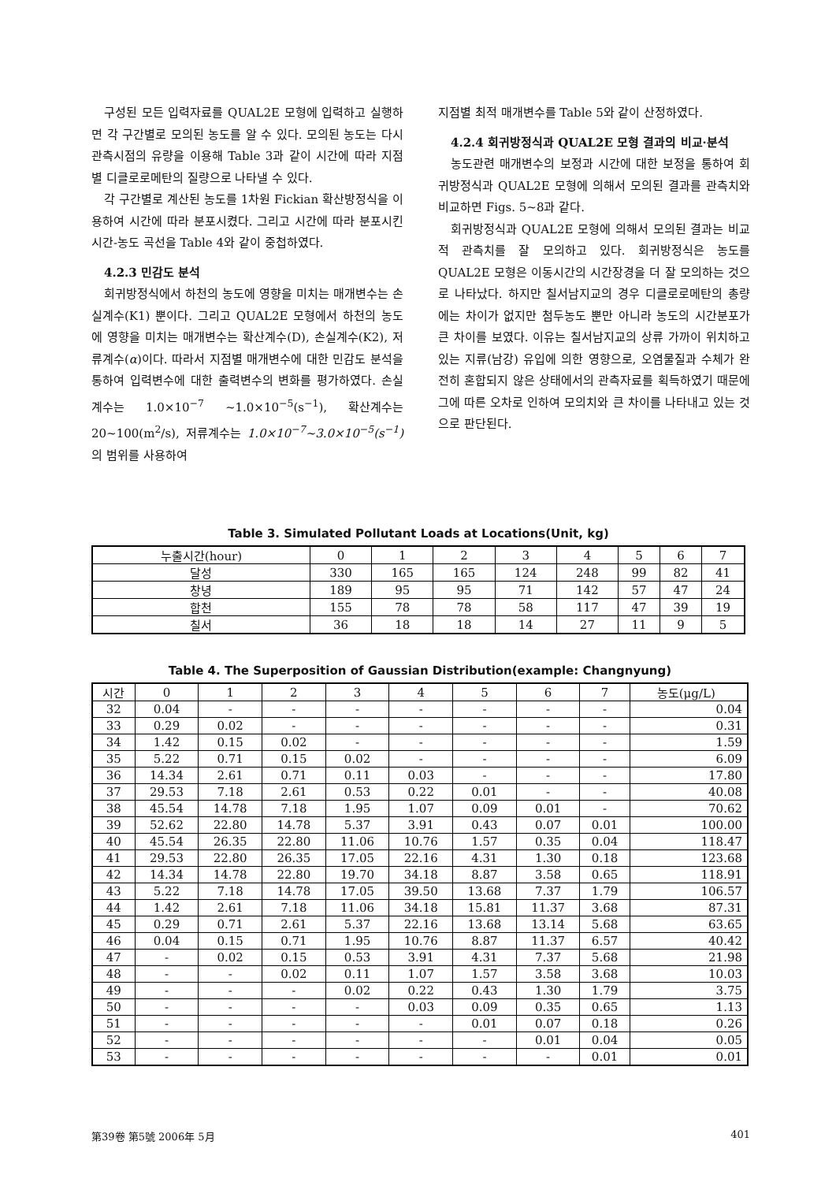구성된 모든 입력자료를 QUAL2E 모형에 입력하고 실행하면 각 구간별로 모의된 농도를 알 수 있다. 모의된 농도는 다시 관측시점의 유량을 이용해 Table 3과 같이 시간에 따라 지점별 디클로로메탄의 질량으로 나타낼 수 있다.
각 구간별로 계산된 농도를 1차원 Fickian 확산방정식을 이용하여 시간에 따라 분포시켰다. 그리고 시간에 따라 분포시킨 시간-농도 곡선을 Table 4와 같이 중첩하였다.
4.2.3 민감도 분석
회귀방정식에서 하천의 농도에 영향을 미치는 매개변수는 손실계수(K1) 뿐이다. 그리고 QUAL2E 모형에서 하천의 농도에 영향을 미치는 매개변수는 확산계수(D), 손실계수(K2), 저류계수(α)이다. 따라서 지점별 매개변수에 대한 민감도 분석을 통하여 입력변수에 대한 출력변수의 변화를 평가하였다. 손실계수는 1.0×10<sup>−7</sup> ~1.0×10<sup>−5</sup>(s<sup>−1</sup>), 확산계수는 20~100(m<sup>2</sup>/s), 저류계수는 1.0×10<sup>−7</sup>~3.0×10<sup>−5</sup>(s<sup>−1</sup>) 의 범위를 사용하여
지점별 최적 매개변수를 Table 5와 같이 산정하였다.
4.2.4 회귀방정식과 QUAL2E 모형 결과의 비교·분석
농도관련 매개변수의 보정과 시간에 대한 보정을 통하여 회귀방정식과 QUAL2E 모형에 의해서 모의된 결과를 관측치와 비교하면 Figs. 5~8과 같다.
회귀방정식과 QUAL2E 모형에 의해서 모의된 결과는 비교적 관측치를 잘 모의하고 있다. 회귀방정식은 농도를 QUAL2E 모형은 이동시간의 시간장경을 더 잘 모의하는 것으로 나타났다. 하지만 칠서남지교의 경우 디클로로메탄의 총량에는 차이가 없지만 첨두농도 뿐만 아니라 농도의 시간분포가 큰 차이를 보였다. 이유는 칠서남지교의 상류 가까이 위치하고 있는 지류(남강) 유입에 의한 영향으로, 오염물질과 수체가 완전히 혼합되지 않은 상태에서의 관측자료를 획득하였기 때문에 그에 따른 오차로 인하여 모의치와 큰 차이를 나타내고 있는 것으로 판단된다.
Table 3. Simulated Pollutant Loads at Locations(Unit, kg)
| 누출시간(hour) | 0 | 1 | 2 | 3 | 4 | 5 | 6 | 7 |
| 달성 | 330 | 165 | 165 | 124 | 248 | 99 | 82 | 41 |
| 창녕 | 189 | 95 | 95 | 71 | 142 | 57 | 47 | 24 |
| 합천 | 155 | 78 | 78 | 58 | 117 | 47 | 39 | 19 |
| 칠서 | 36 | 18 | 18 | 14 | 27 | 11 | 9 | 5 |
Table 4. The Superposition of Gaussian Distribution(example: Changnyung)
| 시간 | 0 | 1 | 2 | 3 | 4 | 5 | 6 | 7 | 농도(μg/L) |
| 32 | 0.04 | - | - | - | - | - | - | - | 0.04 |
| 33 | 0.29 | 0.02 | - | - | - | - | - | - | 0.31 |
| 34 | 1.42 | 0.15 | 0.02 | - | - | - | - | - | 1.59 |
| 35 | 5.22 | 0.71 | 0.15 | 0.02 | - | - | - | - | 6.09 |
| 36 | 14.34 | 2.61 | 0.71 | 0.11 | 0.03 | - | - | - | 17.80 |
| 37 | 29.53 | 7.18 | 2.61 | 0.53 | 0.22 | 0.01 | - | - | 40.08 |
| 38 | 45.54 | 14.78 | 7.18 | 1.95 | 1.07 | 0.09 | 0.01 | - | 70.62 |
| 39 | 52.62 | 22.80 | 14.78 | 5.37 | 3.91 | 0.43 | 0.07 | 0.01 | 100.00 |
| 40 | 45.54 | 26.35 | 22.80 | 11.06 | 10.76 | 1.57 | 0.35 | 0.04 | 118.47 |
| 41 | 29.53 | 22.80 | 26.35 | 17.05 | 22.16 | 4.31 | 1.30 | 0.18 | 123.68 |
| 42 | 14.34 | 14.78 | 22.80 | 19.70 | 34.18 | 8.87 | 3.58 | 0.65 | 118.91 |
| 43 | 5.22 | 7.18 | 14.78 | 17.05 | 39.50 | 13.68 | 7.37 | 1.79 | 106.57 |
| 44 | 1.42 | 2.61 | 7.18 | 11.06 | 34.18 | 15.81 | 11.37 | 3.68 | 87.31 |
| 45 | 0.29 | 0.71 | 2.61 | 5.37 | 22.16 | 13.68 | 13.14 | 5.68 | 63.65 |
| 46 | 0.04 | 0.15 | 0.71 | 1.95 | 10.76 | 8.87 | 11.37 | 6.57 | 40.42 |
| 47 | - | 0.02 | 0.15 | 0.53 | 3.91 | 4.31 | 7.37 | 5.68 | 21.98 |
| 48 | - | - | 0.02 | 0.11 | 1.07 | 1.57 | 3.58 | 3.68 | 10.03 |
| 49 | - | - | - | 0.02 | 0.22 | 0.43 | 1.30 | 1.79 | 3.75 |
| 50 | - | - | - | - | 0.03 | 0.09 | 0.35 | 0.65 | 1.13 |
| 51 | - | - | - | - | - | 0.01 | 0.07 | 0.18 | 0.26 |
| 52 | - | - | - | - | - | - | 0.01 | 0.04 | 0.05 |
| 53 | - | - | - | - | - | - | - | 0.01 | 0.01 |
第39卷 第5號 2006年 5月 401